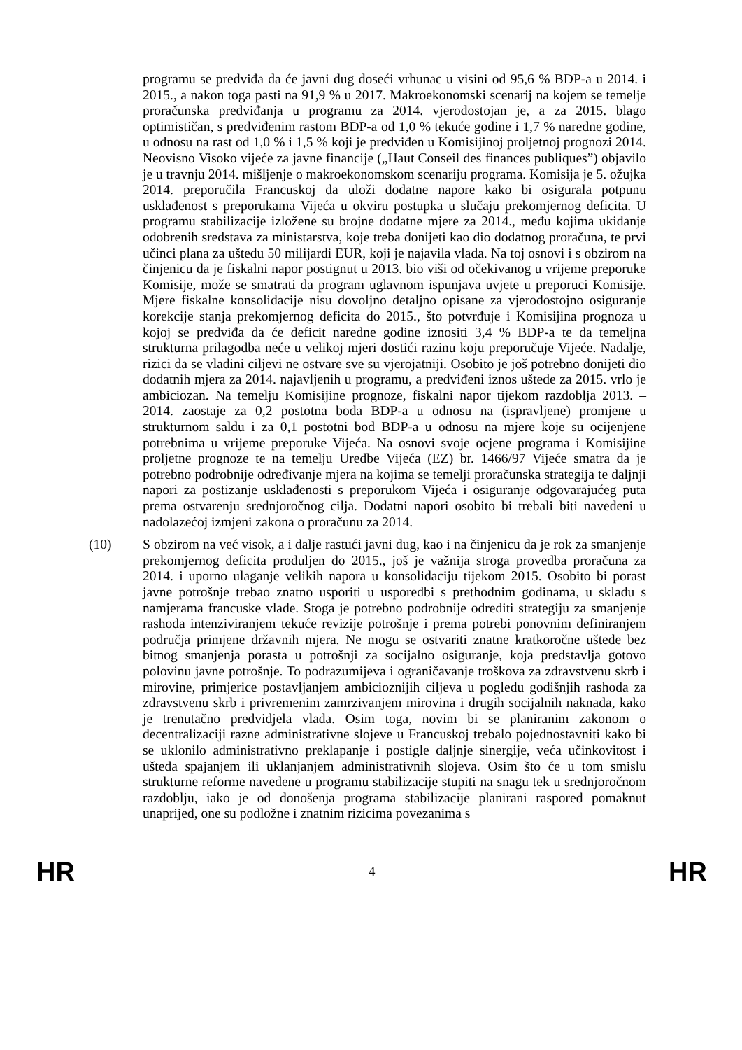programu se predviđa da će javni dug doseći vrhunac u visini od 95,6 % BDP-a u 2014. i 2015., a nakon toga pasti na 91,9 % u 2017. Makroekonomski scenarij na kojem se temelje proračunska predviđanja u programu za 2014. vjerodostojan je, a za 2015. blago optimističan, s predviđenim rastom BDP-a od 1,0 % tekuće godine i 1,7 % naredne godine, u odnosu na rast od 1,0 % i 1,5 % koji je predviđen u Komisijinoj proljetnoj prognozi 2014. Neovisno Visoko vijeće za javne financije („Haut Conseil des finances publiques”) objavilo je u travnju 2014. mišljenje o makroekonomskom scenariju programa. Komisija je 5. ožujka 2014. preporučila Francuskoj da uloži dodatne napore kako bi osigurala potpunu usklađenost s preporukama Vijeća u okviru postupka u slučaju prekomjernog deficita. U programu stabilizacije izložene su brojne dodatne mjere za 2014., među kojima ukidanje odobrenih sredstava za ministarstva, koje treba donijeti kao dio dodatnog proračuna, te prvi učinci plana za uštedu 50 milijardi EUR, koji je najavila vlada. Na toj osnovi i s obzirom na činjenicu da je fiskalni napor postignut u 2013. bio viši od očekivanog u vrijeme preporuke Komisije, može se smatrati da program uglavnom ispunjava uvjete u preporuci Komisije. Mjere fiskalne konsolidacije nisu dovoljno detaljno opisane za vjerodostojno osiguranje korekcije stanja prekomjernog deficita do 2015., što potvrđuje i Komisijina prognoza u kojoj se predviđa da će deficit naredne godine iznositi 3,4 % BDP-a te da temeljna strukturna prilagodba neće u velikoj mjeri dostići razinu koju preporučuje Vijeće. Nadalje, rizici da se vladini ciljevi ne ostvare sve su vjerojatniji. Osobito je još potrebno donijeti dio dodatnih mjera za 2014. najavljenih u programu, a predviđeni iznos uštede za 2015. vrlo je ambiciozan. Na temelju Komisijine prognoze, fiskalni napor tijekom razdoblja 2013. – 2014. zaostaje za 0,2 postotna boda BDP-a u odnosu na (ispravljene) promjene u strukturnom saldu i za 0,1 postotni bod BDP-a u odnosu na mjere koje su ocijenjene potrebnima u vrijeme preporuke Vijeća. Na osnovi svoje ocjene programa i Komisijine proljetne prognoze te na temelju Uredbe Vijeća (EZ) br. 1466/97 Vijeće smatra da je potrebno podrobnije određivanje mjera na kojima se temelji proračunska strategija te daljnji napori za postizanje usklađenosti s preporukom Vijeća i osiguranje odgovarajućeg puta prema ostvarenju srednjoročnog cilja. Dodatni napori osobito bi trebali biti navedeni u nadolazećoj izmjeni zakona o proračunu za 2014.
(10) S obzirom na već visok, a i dalje rastući javni dug, kao i na činjenicu da je rok za smanjenje prekomjernog deficita produljen do 2015., još je važnija stroga provedba proračuna za 2014. i uporno ulaganje velikih napora u konsolidaciju tijekom 2015. Osobito bi porast javne potrošnje trebao znatno usporiti u usporedbi s prethodnim godinama, u skladu s namjerama francuske vlade. Stoga je potrebno podrobnije odrediti strategiju za smanjenje rashoda intenziviranjem tekuće revizije potrošnje i prema potrebi ponovnim definiranjem područja primjene državnih mjera. Ne mogu se ostvariti znatne kratkoročne uštede bez bitnog smanjenja porasta u potrošnji za socijalno osiguranje, koja predstavlja gotovo polovinu javne potrošnje. To podrazumijeva i ograničavanje troškova za zdravstvenu skrb i mirovine, primjerice postavljanjem ambicioznijih ciljeva u pogledu godišnjih rashoda za zdravstvenu skrb i privremenim zamrzivanjem mirovina i drugih socijalnih naknada, kako je trenutačno predvidjela vlada. Osim toga, novim bi se planiranim zakonom o decentralizaciji razne administrativne slojeve u Francuskoj trebalo pojednostavniti kako bi se uklonilo administrativno preklapanje i postigle daljnje sinergije, veća učinkovitost i ušteda spajanjem ili uklanjanjem administrativnih slojeva. Osim što će u tom smislu strukturne reforme navedene u programu stabilizacije stupiti na snagu tek u srednjoročnom razdoblju, iako je od donošenja programa stabilizacije planirani raspored pomaknut unaprijed, one su podložne i znatnim rizicima povezanima s
HR 4 HR